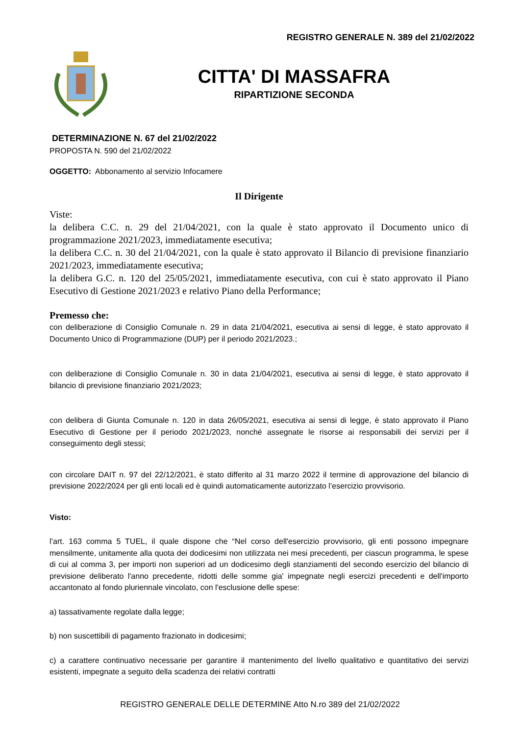REGISTRO GENERALE N. 389 del 21/02/2022
CITTA' DI MASSAFRA
RIPARTIZIONE SECONDA
DETERMINAZIONE N. 67 del 21/02/2022
PROPOSTA N. 590 del 21/02/2022
OGGETTO: Abbonamento al servizio Infocamere
Il Dirigente
Viste:
la delibera C.C. n. 29 del 21/04/2021, con la quale è stato approvato il Documento unico di programmazione 2021/2023, immediatamente esecutiva;
la delibera C.C. n. 30 del 21/04/2021, con la quale è stato approvato il Bilancio di previsione finanziario 2021/2023, immediatamente esecutiva;
la delibera G.C. n. 120 del 25/05/2021, immediatamente esecutiva, con cui è stato approvato il Piano Esecutivo di Gestione 2021/2023 e relativo Piano della Performance;
Premesso che:
con deliberazione di Consiglio Comunale n. 29 in data 21/04/2021, esecutiva ai sensi di legge, è stato approvato il Documento Unico di Programmazione (DUP) per il periodo 2021/2023.;
con deliberazione di Consiglio Comunale n. 30 in data 21/04/2021, esecutiva ai sensi di legge, è stato approvato il bilancio di previsione finanziario 2021/2023;
con delibera di Giunta Comunale n. 120 in data 26/05/2021, esecutiva ai sensi di legge, è stato approvato il Piano Esecutivo di Gestione per il periodo 2021/2023, nonché assegnate le risorse ai responsabili dei servizi per il conseguimento degli stessi;
con circolare DAIT n. 97 del 22/12/2021, è stato differito al 31 marzo 2022 il termine di approvazione del bilancio di previsione 2022/2024 per gli enti locali ed è quindi automaticamente autorizzato l’esercizio provvisorio.
Visto:
l’art. 163 comma 5 TUEL, il quale dispone che “Nel corso dell'esercizio provvisorio, gli enti possono impegnare mensilmente, unitamente alla quota dei dodicesimi non utilizzata nei mesi precedenti, per ciascun programma, le spese di cui al comma 3, per importi non superiori ad un dodicesimo degli stanziamenti del secondo esercizio del bilancio di previsione deliberato l'anno precedente, ridotti delle somme gia' impegnate negli esercizi precedenti e dell'importo accantonato al fondo pluriennale vincolato, con l'esclusione delle spese:
a) tassativamente regolate dalla legge;
b) non suscettibili di pagamento frazionato in dodicesimi;
c) a carattere continuativo necessarie per garantire il mantenimento del livello qualitativo e quantitativo dei servizi esistenti, impegnate a seguito della scadenza dei relativi contratti
REGISTRO GENERALE DELLE DETERMINE Atto N.ro 389 del 21/02/2022